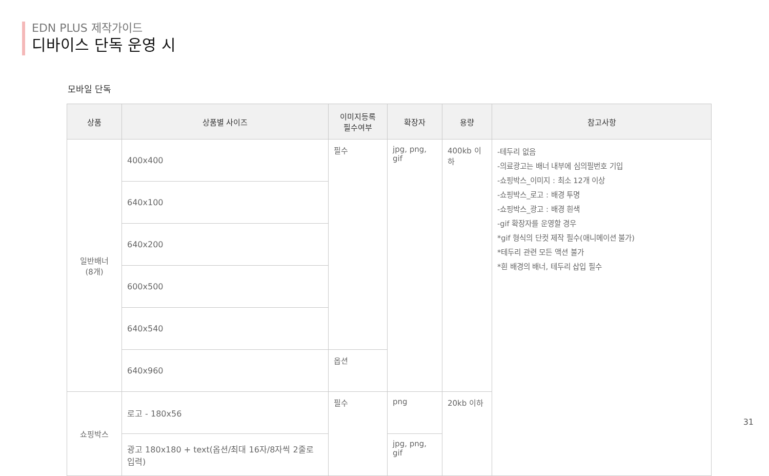EDN PLUS 제작가이드
디바이스 단독 운영 시
모바일 단독
| 상품 | 상품별 사이즈 | 이미지등록 필수여부 | 확장자 | 용량 | 참고사항 |
| --- | --- | --- | --- | --- | --- |
| 일반배너 (8개) | 400x400 | 필수 | jpg, png, gif | 400kb 이하 | -테두리 없음 -의료광고는 배너 내부에 심의필번호 기입 -쇼핑박스_이미지 : 최소 12개 이상 -쇼핑박스_로고 : 배경 투명 -쇼핑박스_광고 : 배경 흰색 -gif 확장자를 운영할 경우 *gif 형식의 단컷 제작 필수(애니메이션 불가) *테두리 관련 모든 액션 불가 *흰 배경의 배너, 테두리 삽입 필수 |
| | 640x100 | | | | |
| | 640x200 | | | | |
| | 600x500 | | | | |
| | 640x540 | | | | |
| | 640x960 | 옵션 | | | |
| 쇼핑박스 | 로고 - 180x56 | 필수 | png | 20kb 이하 | |
| | 광고 180x180 + text(옵션/최대 16자/8자씩 2줄로 입력) | | jpg, png, gif | | |
31